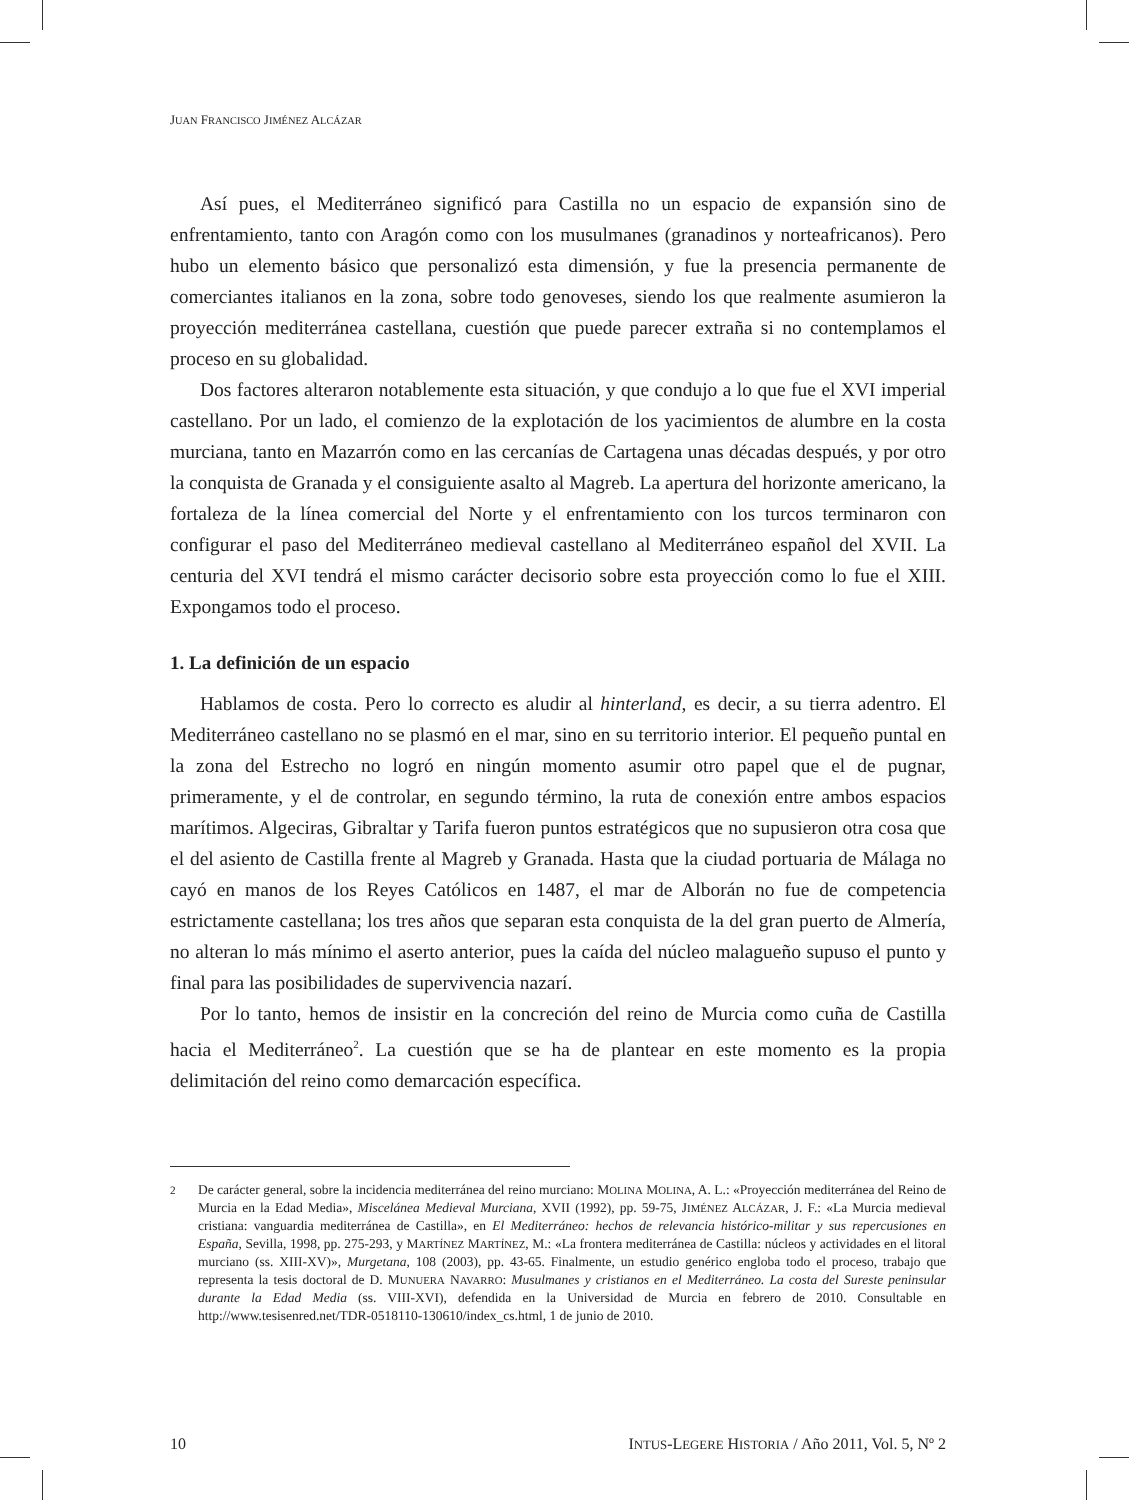JUAN FRANCISCO JIMÉNEZ ALCÁZAR
Así pues, el Mediterráneo significó para Castilla no un espacio de expansión sino de enfrentamiento, tanto con Aragón como con los musulmanes (granadinos y norteafricanos). Pero hubo un elemento básico que personalizó esta dimensión, y fue la presencia permanente de comerciantes italianos en la zona, sobre todo genoveses, siendo los que realmente asumieron la proyección mediterránea castellana, cuestión que puede parecer extraña si no contemplamos el proceso en su globalidad.
Dos factores alteraron notablemente esta situación, y que condujo a lo que fue el XVI imperial castellano. Por un lado, el comienzo de la explotación de los yacimientos de alumbre en la costa murciana, tanto en Mazarrón como en las cercanías de Cartagena unas décadas después, y por otro la conquista de Granada y el consiguiente asalto al Magreb. La apertura del horizonte americano, la fortaleza de la línea comercial del Norte y el enfrentamiento con los turcos terminaron con configurar el paso del Mediterráneo medieval castellano al Mediterráneo español del XVII. La centuria del XVI tendrá el mismo carácter decisorio sobre esta proyección como lo fue el XIII. Expongamos todo el proceso.
1. La definición de un espacio
Hablamos de costa. Pero lo correcto es aludir al hinterland, es decir, a su tierra adentro. El Mediterráneo castellano no se plasmó en el mar, sino en su territorio interior. El pequeño puntal en la zona del Estrecho no logró en ningún momento asumir otro papel que el de pugnar, primeramente, y el de controlar, en segundo término, la ruta de conexión entre ambos espacios marítimos. Algeciras, Gibraltar y Tarifa fueron puntos estratégicos que no supusieron otra cosa que el del asiento de Castilla frente al Magreb y Granada. Hasta que la ciudad portuaria de Málaga no cayó en manos de los Reyes Católicos en 1487, el mar de Alborán no fue de competencia estrictamente castellana; los tres años que separan esta conquista de la del gran puerto de Almería, no alteran lo más mínimo el aserto anterior, pues la caída del núcleo malagueño supuso el punto y final para las posibilidades de supervivencia nazarí.
Por lo tanto, hemos de insistir en la concreción del reino de Murcia como cuña de Castilla hacia el Mediterráneo<sup>2</sup>. La cuestión que se ha de plantear en este momento es la propia delimitación del reino como demarcación específica.
<sup>2</sup> De carácter general, sobre la incidencia mediterránea del reino murciano: MOLINA MOLINA, A. L.: «Proyección mediterránea del Reino de Murcia en la Edad Media», Miscelánea Medieval Murciana, XVII (1992), pp. 59-75, JIMÉNEZ ALCÁZAR, J. F.: «La Murcia medieval cristiana: vanguardia mediterránea de Castilla», en El Mediterráneo: hechos de relevancia histórico-militar y sus repercusiones en España, Sevilla, 1998, pp. 275-293, y MARTÍNEZ MARTÍNEZ, M.: «La frontera mediterránea de Castilla: núcleos y actividades en el litoral murciano (ss. XIII-XV)», Murgetana, 108 (2003), pp. 43-65. Finalmente, un estudio genérico engloba todo el proceso, trabajo que representa la tesis doctoral de D. MUNUERA NAVARRO: Musulmanes y cristianos en el Mediterráneo. La costa del Sureste peninsular durante la Edad Media (ss. VIII-XVI), defendida en la Universidad de Murcia en febrero de 2010. Consultable en http://www.tesisenred.net/TDR-0518110-130610/index_cs.html, 1 de junio de 2010.
10 INTUS-LEGERE HISTORIA / Año 2011, Vol. 5, Nº 2